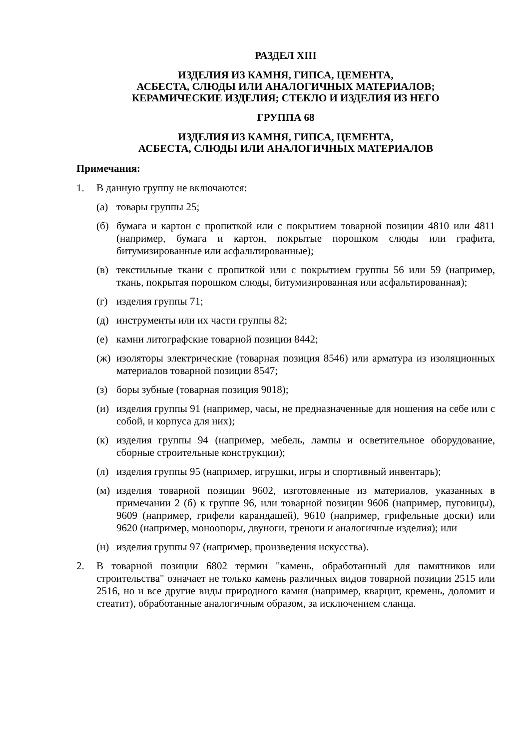РАЗДЕЛ XIII
ИЗДЕЛИЯ ИЗ КАМНЯ, ГИПСА, ЦЕМЕНТА,
АСБЕСТА, СЛЮДЫ ИЛИ АНАЛОГИЧНЫХ МАТЕРИАЛОВ;
КЕРАМИЧЕСКИЕ ИЗДЕЛИЯ; СТЕКЛО И ИЗДЕЛИЯ ИЗ НЕГО
ГРУППА 68
ИЗДЕЛИЯ ИЗ КАМНЯ, ГИПСА, ЦЕМЕНТА,
АСБЕСТА, СЛЮДЫ ИЛИ АНАЛОГИЧНЫХ МАТЕРИАЛОВ
Примечания:
1. В данную группу не включаются:
(а) товары группы 25;
(б) бумага и картон с пропиткой или с покрытием товарной позиции 4810 или 4811 (например, бумага и картон, покрытые порошком слюды или графита, битумизированные или асфальтированные);
(в) текстильные ткани с пропиткой или с покрытием группы 56 или 59 (например, ткань, покрытая порошком слюды, битумизированная или асфальтированная);
(г) изделия группы 71;
(д) инструменты или их части группы 82;
(е) камни литографские товарной позиции 8442;
(ж) изоляторы электрические (товарная позиция 8546) или арматура из изоляционных материалов товарной позиции 8547;
(з) боры зубные (товарная позиция 9018);
(и) изделия группы 91 (например, часы, не предназначенные для ношения на себе или с собой, и корпуса для них);
(к) изделия группы 94 (например, мебель, лампы и осветительное оборудование, сборные строительные конструкции);
(л) изделия группы 95 (например, игрушки, игры и спортивный инвентарь);
(м) изделия товарной позиции 9602, изготовленные из материалов, указанных в примечании 2 (б) к группе 96, или товарной позиции 9606 (например, пуговицы), 9609 (например, грифели карандашей), 9610 (например, грифельные доски) или 9620 (например, моноопоры, двуноги, треноги и аналогичные изделия); или
(н) изделия группы 97 (например, произведения искусства).
2. В товарной позиции 6802 термин "камень, обработанный для памятников или строительства" означает не только камень различных видов товарной позиции 2515 или 2516, но и все другие виды природного камня (например, кварцит, кремень, доломит и стеатит), обработанные аналогичным образом, за исключением сланца.